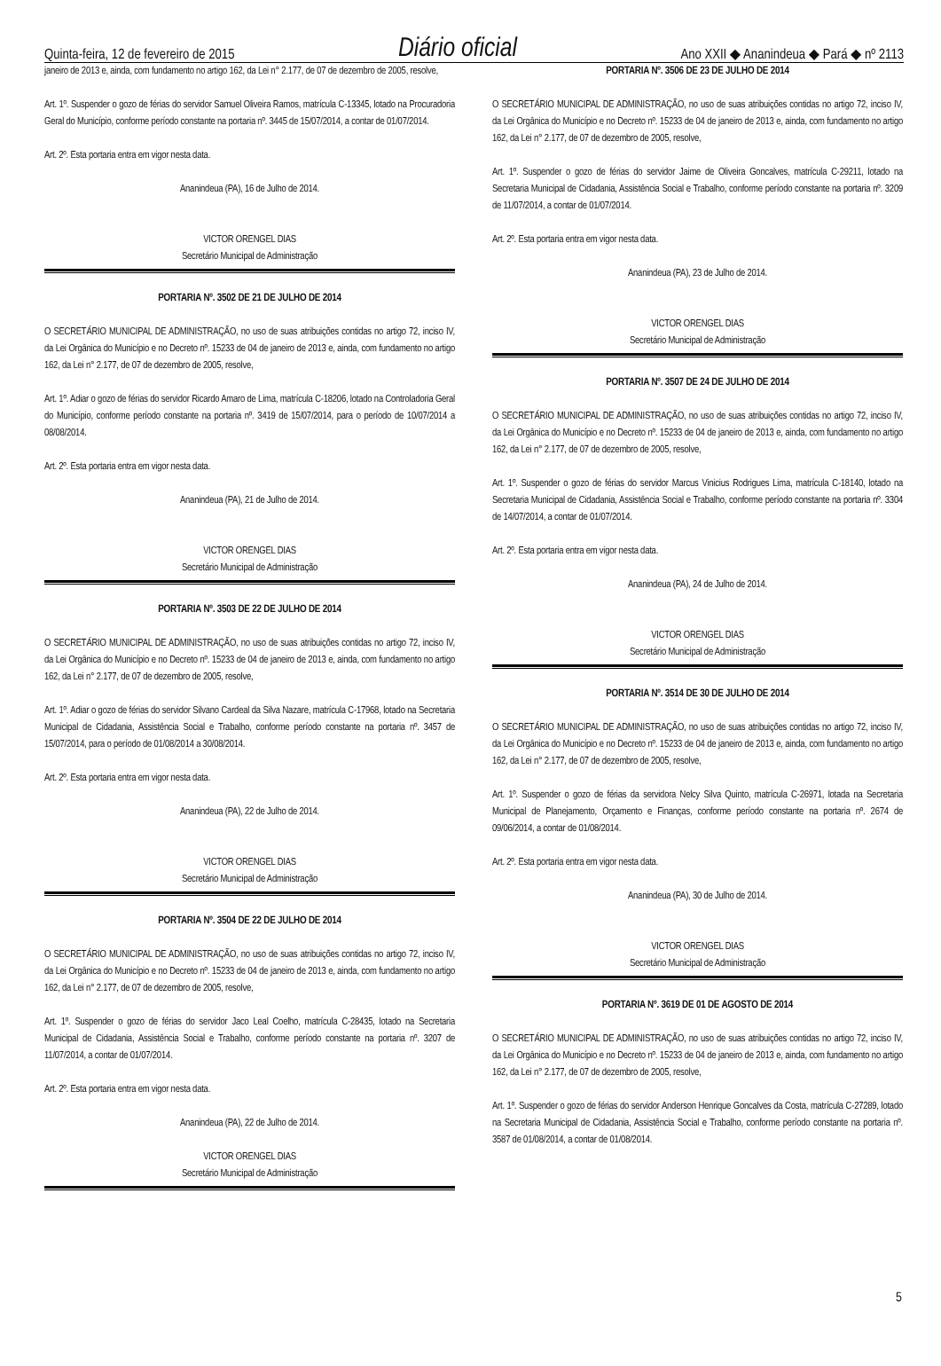Quinta-feira, 12 de fevereiro de 2015 Diário oficial Ano XXII ◆ Ananindeua ◆ Pará ◆ nº 2113
janeiro de 2013 e, ainda, com fundamento no artigo 162, da Lei n° 2.177, de 07 de dezembro de 2005, resolve,
Art. 1º. Suspender o gozo de férias do servidor Samuel Oliveira Ramos, matrícula C-13345, lotado na Procuradoria Geral do Município, conforme período constante na portaria nº. 3445 de 15/07/2014, a contar de 01/07/2014.
Art. 2º. Esta portaria entra em vigor nesta data.
Ananindeua (PA), 16 de Julho de 2014.
VICTOR ORENGEL DIAS
Secretário Municipal de Administração
PORTARIA Nº. 3502 DE 21 DE JULHO DE 2014
O SECRETÁRIO MUNICIPAL DE ADMINISTRAÇÃO, no uso de suas atribuições contidas no artigo 72, inciso IV, da Lei Orgânica do Município e no Decreto nº. 15233 de 04 de janeiro de 2013 e, ainda, com fundamento no artigo 162, da Lei n° 2.177, de 07 de dezembro de 2005, resolve,
Art. 1º. Adiar o gozo de férias do servidor Ricardo Amaro de Lima, matrícula C-18206, lotado na Controladoria Geral do Município, conforme período constante na portaria nº. 3419 de 15/07/2014, para o período de 10/07/2014 a 08/08/2014.
Art. 2º. Esta portaria entra em vigor nesta data.
Ananindeua (PA), 21 de Julho de 2014.
VICTOR ORENGEL DIAS
Secretário Municipal de Administração
PORTARIA Nº. 3503 DE 22 DE JULHO DE 2014
O SECRETÁRIO MUNICIPAL DE ADMINISTRAÇÃO, no uso de suas atribuições contidas no artigo 72, inciso IV, da Lei Orgânica do Município e no Decreto nº. 15233 de 04 de janeiro de 2013 e, ainda, com fundamento no artigo 162, da Lei n° 2.177, de 07 de dezembro de 2005, resolve,
Art. 1º. Adiar o gozo de férias do servidor Silvano Cardeal da Silva Nazare, matrícula C-17968, lotado na Secretaria Municipal de Cidadania, Assistência Social e Trabalho, conforme período constante na portaria nº. 3457 de 15/07/2014, para o período de 01/08/2014 a 30/08/2014.
Art. 2º. Esta portaria entra em vigor nesta data.
Ananindeua (PA), 22 de Julho de 2014.
VICTOR ORENGEL DIAS
Secretário Municipal de Administração
PORTARIA Nº. 3504 DE 22 DE JULHO DE 2014
O SECRETÁRIO MUNICIPAL DE ADMINISTRAÇÃO, no uso de suas atribuições contidas no artigo 72, inciso IV, da Lei Orgânica do Município e no Decreto nº. 15233 de 04 de janeiro de 2013 e, ainda, com fundamento no artigo 162, da Lei n° 2.177, de 07 de dezembro de 2005, resolve,
Art. 1º. Suspender o gozo de férias do servidor Jaco Leal Coelho, matrícula C-28435, lotado na Secretaria Municipal de Cidadania, Assistência Social e Trabalho, conforme período constante na portaria nº. 3207 de 11/07/2014, a contar de 01/07/2014.
Art. 2º. Esta portaria entra em vigor nesta data.
Ananindeua (PA), 22 de Julho de 2014.
VICTOR ORENGEL DIAS
Secretário Municipal de Administração
PORTARIA Nº. 3506 DE 23 DE JULHO DE 2014
O SECRETÁRIO MUNICIPAL DE ADMINISTRAÇÃO, no uso de suas atribuições contidas no artigo 72, inciso IV, da Lei Orgânica do Município e no Decreto nº. 15233 de 04 de janeiro de 2013 e, ainda, com fundamento no artigo 162, da Lei n° 2.177, de 07 de dezembro de 2005, resolve,
Art. 1º. Suspender o gozo de férias do servidor Jaime de Oliveira Goncalves, matrícula C-29211, lotado na Secretaria Municipal de Cidadania, Assistência Social e Trabalho, conforme período constante na portaria nº. 3209 de 11/07/2014, a contar de 01/07/2014.
Art. 2º. Esta portaria entra em vigor nesta data.
Ananindeua (PA), 23 de Julho de 2014.
VICTOR ORENGEL DIAS
Secretário Municipal de Administração
PORTARIA Nº. 3507 DE 24 DE JULHO DE 2014
O SECRETÁRIO MUNICIPAL DE ADMINISTRAÇÃO, no uso de suas atribuições contidas no artigo 72, inciso IV, da Lei Orgânica do Município e no Decreto nº. 15233 de 04 de janeiro de 2013 e, ainda, com fundamento no artigo 162, da Lei n° 2.177, de 07 de dezembro de 2005, resolve,
Art. 1º. Suspender o gozo de férias do servidor Marcus Vinicius Rodrigues Lima, matrícula C-18140, lotado na Secretaria Municipal de Cidadania, Assistência Social e Trabalho, conforme período constante na portaria nº. 3304 de 14/07/2014, a contar de 01/07/2014.
Art. 2º. Esta portaria entra em vigor nesta data.
Ananindeua (PA), 24 de Julho de 2014.
VICTOR ORENGEL DIAS
Secretário Municipal de Administração
PORTARIA Nº. 3514 DE 30 DE JULHO DE 2014
O SECRETÁRIO MUNICIPAL DE ADMINISTRAÇÃO, no uso de suas atribuições contidas no artigo 72, inciso IV, da Lei Orgânica do Município e no Decreto nº. 15233 de 04 de janeiro de 2013 e, ainda, com fundamento no artigo 162, da Lei n° 2.177, de 07 de dezembro de 2005, resolve,
Art. 1º. Suspender o gozo de férias da servidora Nelcy Silva Quinto, matrícula C-26971, lotada na Secretaria Municipal de Planejamento, Orçamento e Finanças, conforme período constante na portaria nº. 2674 de 09/06/2014, a contar de 01/08/2014.
Art. 2º. Esta portaria entra em vigor nesta data.
Ananindeua (PA), 30 de Julho de 2014.
VICTOR ORENGEL DIAS
Secretário Municipal de Administração
PORTARIA Nº. 3619 DE 01 DE AGOSTO DE 2014
O SECRETÁRIO MUNICIPAL DE ADMINISTRAÇÃO, no uso de suas atribuições contidas no artigo 72, inciso IV, da Lei Orgânica do Município e no Decreto nº. 15233 de 04 de janeiro de 2013 e, ainda, com fundamento no artigo 162, da Lei n° 2.177, de 07 de dezembro de 2005, resolve,
Art. 1º. Suspender o gozo de férias do servidor Anderson Henrique Goncalves da Costa, matrícula C-27289, lotado na Secretaria Municipal de Cidadania, Assistência Social e Trabalho, conforme período constante na portaria nº. 3587 de 01/08/2014, a contar de 01/08/2014.
5